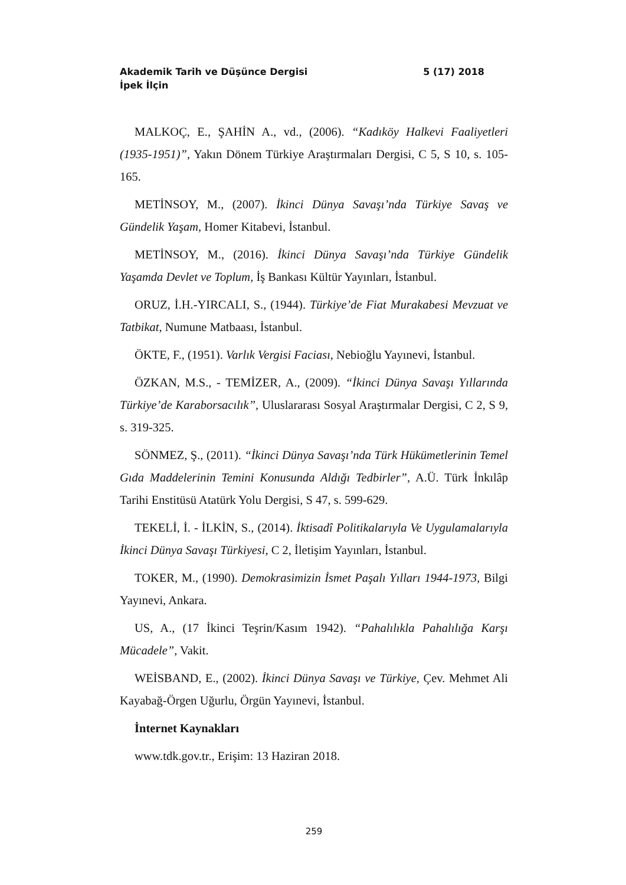Akademik Tarih ve Düşünce Dergisi 5 (17) 2018
İpek İlçin
MALKOÇ, E., ŞAHİN A., vd., (2006). “Kadıköy Halkevi Faaliyetleri (1935-1951)”, Yakın Dönem Türkiye Araştırmaları Dergisi, C 5, S 10, s. 105-165.
METİNSOY, M., (2007). İkinci Dünya Savaşı’nda Türkiye Savaş ve Gündelik Yaşam, Homer Kitabevi, İstanbul.
METİNSOY, M., (2016). İkinci Dünya Savaşı’nda Türkiye Gündelik Yaşamda Devlet ve Toplum, İş Bankası Kültür Yayınları, İstanbul.
ORUZ, İ.H.-YIRCALI, S., (1944). Türkiye’de Fiat Murakabesi Mevzuat ve Tatbikat, Numune Matbaası, İstanbul.
ÖKTE, F., (1951). Varlık Vergisi Faciası, Nebioğlu Yayınevi, İstanbul.
ÖZKAN, M.S., - TEMİZER, A., (2009). “İkinci Dünya Savaşı Yıllarında Türkiye’de Karaborsacılık”, Uluslararası Sosyal Araştırmalar Dergisi, C 2, S 9, s. 319-325.
SÖNMEZ, Ş., (2011). “İkinci Dünya Savaşı’nda Türk Hükümetlerinin Temel Gıda Maddelerinin Temini Konusunda Aldığı Tedbirler”, A.Ü. Türk İnkılâp Tarihi Enstitüsü Atatürk Yolu Dergisi, S 47, s. 599-629.
TEKELİ, İ. - İLKİN, S., (2014). İktisadî Politikalarıyla Ve Uygulamalarıyla İkinci Dünya Savaşı Türkiyesi, C 2, İletişim Yayınları, İstanbul.
TOKER, M., (1990). Demokrasimizin İsmet Paşalı Yılları 1944-1973, Bilgi Yayınevi, Ankara.
US, A., (17 İkinci Teşrin/Kasım 1942). “Pahalılıkla Pahalılığa Karşı Mücadele”, Vakit.
WEİSBAND, E., (2002). İkinci Dünya Savaşı ve Türkiye, Çev. Mehmet Ali Kayabağ-Örgen Uğurlu, Örgün Yayınevi, İstanbul.
İnternet Kaynakları
www.tdk.gov.tr., Erişim: 13 Haziran 2018.
259